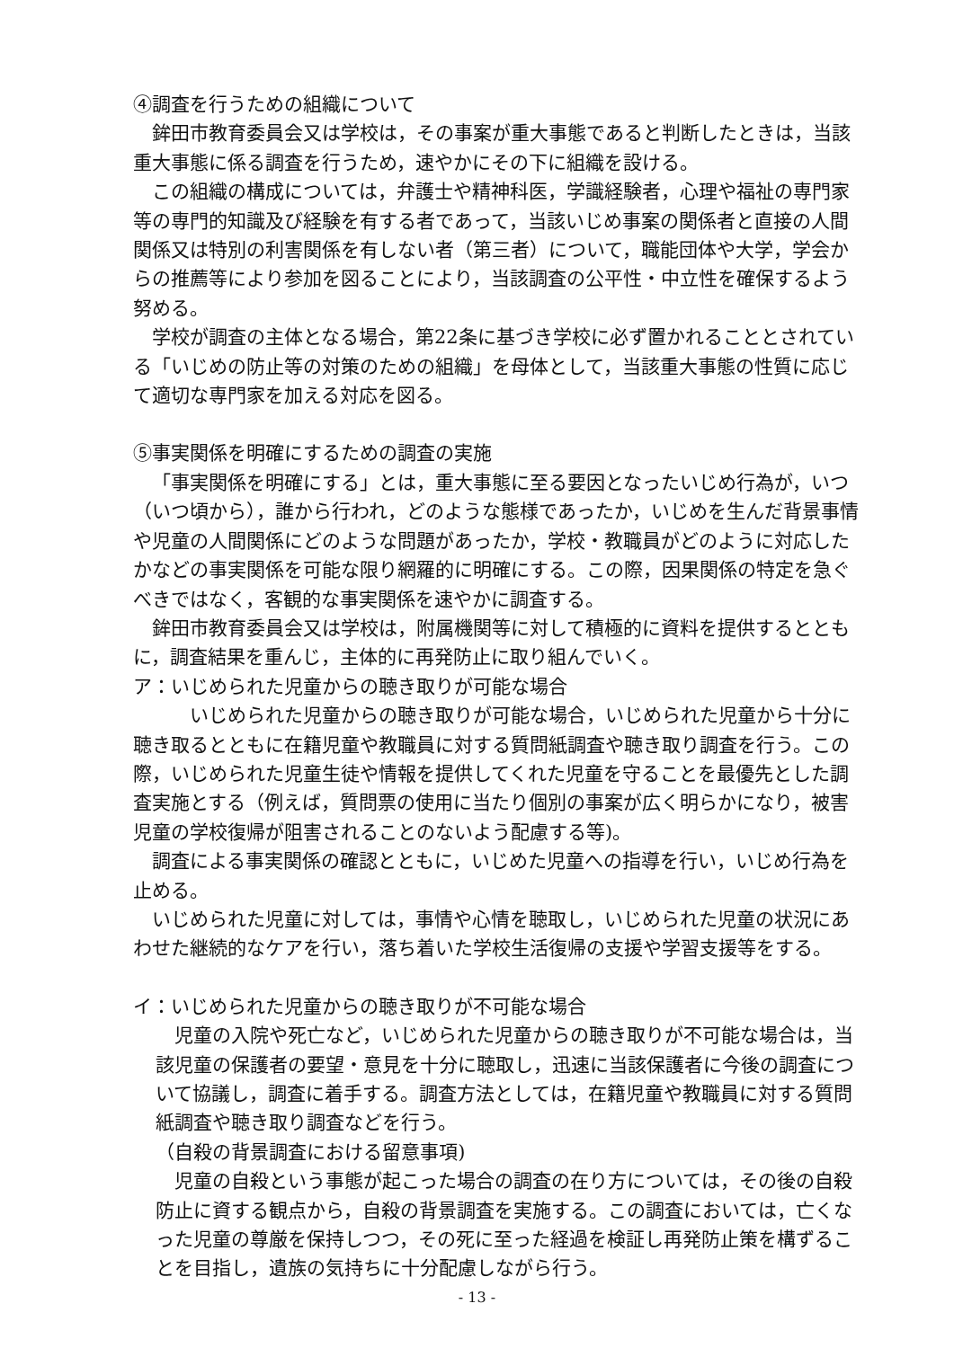④調査を行うための組織について
鉾田市教育委員会又は学校は，その事案が重大事態であると判断したときは，当該重大事態に係る調査を行うため，速やかにその下に組織を設ける。
この組織の構成については，弁護士や精神科医，学識経験者，心理や福祉の専門家等の専門的知識及び経験を有する者であって，当該いじめ事案の関係者と直接の人間関係又は特別の利害関係を有しない者（第三者）について，職能団体や大学，学会からの推薦等により参加を図ることにより，当該調査の公平性・中立性を確保するよう努める。
学校が調査の主体となる場合，第22条に基づき学校に必ず置かれることとされている「いじめの防止等の対策のための組織」を母体として，当該重大事態の性質に応じて適切な専門家を加える対応を図る。
⑤事実関係を明確にするための調査の実施
「事実関係を明確にする」とは，重大事態に至る要因となったいじめ行為が，いつ（いつ頃から），誰から行われ，どのような態様であったか，いじめを生んだ背景事情や児童の人間関係にどのような問題があったか，学校・教職員がどのように対応したかなどの事実関係を可能な限り網羅的に明確にする。この際，因果関係の特定を急ぐべきではなく，客観的な事実関係を速やかに調査する。
鉾田市教育委員会又は学校は，附属機関等に対して積極的に資料を提供するとともに，調査結果を重んじ，主体的に再発防止に取り組んでいく。
ア：いじめられた児童からの聴き取りが可能な場合
いじめられた児童からの聴き取りが可能な場合，いじめられた児童から十分に聴き取るとともに在籍児童や教職員に対する質問紙調査や聴き取り調査を行う。この際，いじめられた児童生徒や情報を提供してくれた児童を守ることを最優先とした調査実施とする（例えば，質問票の使用に当たり個別の事案が広く明らかになり，被害児童の学校復帰が阻害されることのないよう配慮する等)。
調査による事実関係の確認とともに，いじめた児童への指導を行い，いじめ行為を止める。
いじめられた児童に対しては，事情や心情を聴取し，いじめられた児童の状況にあわせた継続的なケアを行い，落ち着いた学校生活復帰の支援や学習支援等をする。
イ：いじめられた児童からの聴き取りが不可能な場合
児童の入院や死亡など，いじめられた児童からの聴き取りが不可能な場合は，当該児童の保護者の要望・意見を十分に聴取し，迅速に当該保護者に今後の調査について協議し，調査に着手する。調査方法としては，在籍児童や教職員に対する質問紙調査や聴き取り調査などを行う。
（自殺の背景調査における留意事項)
児童の自殺という事態が起こった場合の調査の在り方については，その後の自殺防止に資する観点から，自殺の背景調査を実施する。この調査においては，亡くなった児童の尊厳を保持しつつ，その死に至った経過を検証し再発防止策を構ずることを目指し，遺族の気持ちに十分配慮しながら行う。
- 13 -